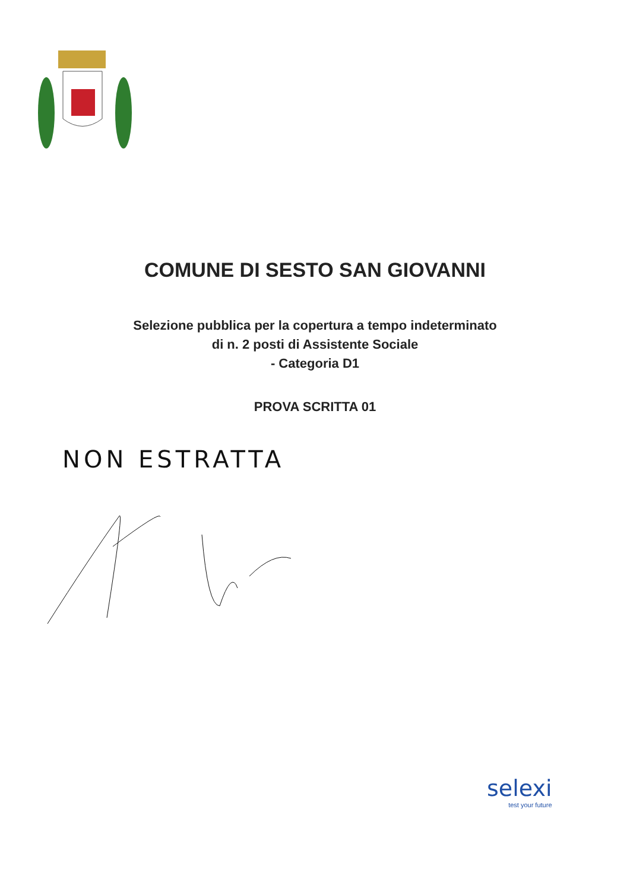COMUNE DI SESTO SAN GIOVANNI
Selezione pubblica per la copertura a tempo indeterminato
di n. 2 posti di Assistente Sociale
- Categoria D1
PROVA SCRITTA 01
NON ESTRATTA
selexi
test your future